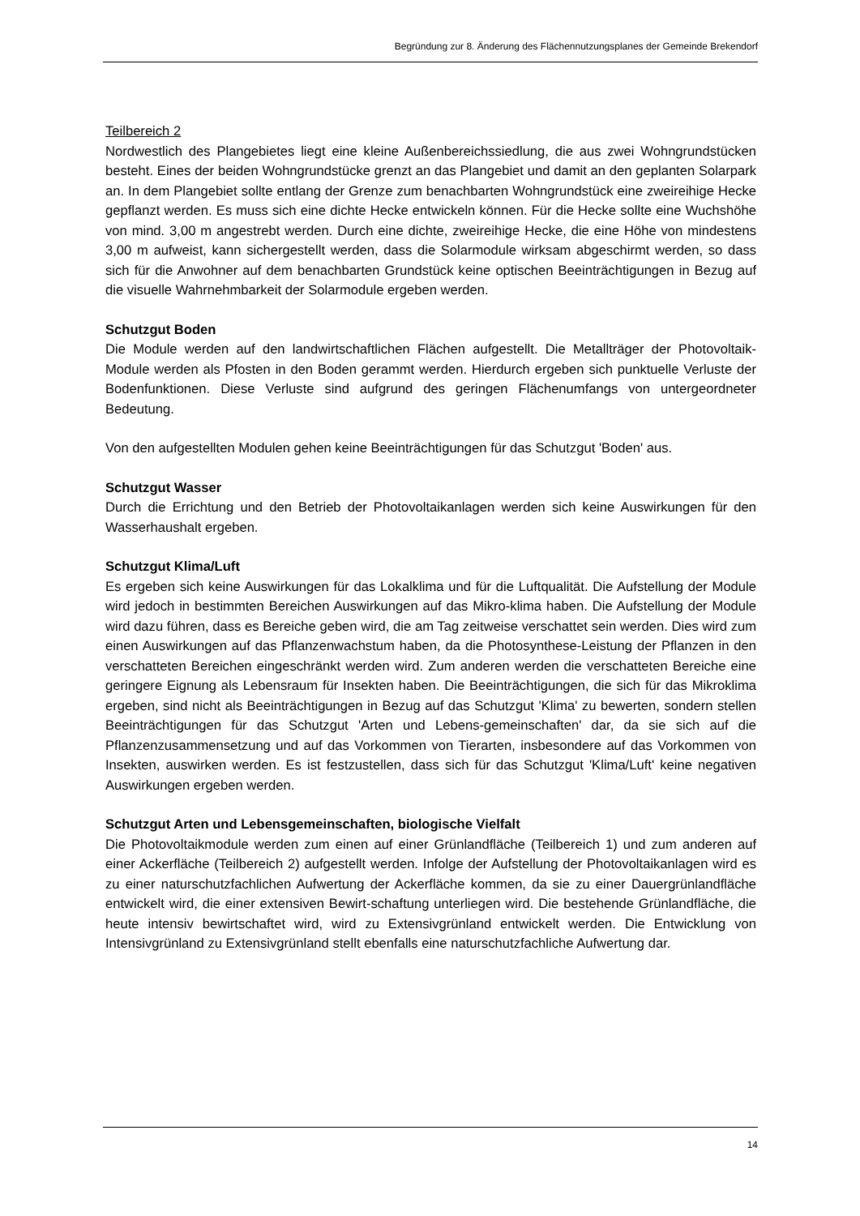Begründung zur 8. Änderung des Flächennutzungsplanes der Gemeinde Brekendorf
Teilbereich 2
Nordwestlich des Plangebietes liegt eine kleine Außenbereichssiedlung, die aus zwei Wohngrundstücken besteht. Eines der beiden Wohngrundstücke grenzt an das Plangebiet und damit an den geplanten Solarpark an. In dem Plangebiet sollte entlang der Grenze zum benachbarten Wohngrundstück eine zweireihige Hecke gepflanzt werden. Es muss sich eine dichte Hecke entwickeln können. Für die Hecke sollte eine Wuchshöhe von mind. 3,00 m angestrebt werden. Durch eine dichte, zweireihige Hecke, die eine Höhe von mindestens 3,00 m aufweist, kann sichergestellt werden, dass die Solarmodule wirksam abgeschirmt werden, so dass sich für die Anwohner auf dem benachbarten Grundstück keine optischen Beeinträchtigungen in Bezug auf die visuelle Wahrnehmbarkeit der Solarmodule ergeben werden.
Schutzgut Boden
Die Module werden auf den landwirtschaftlichen Flächen aufgestellt. Die Metallträger der Photovoltaik-Module werden als Pfosten in den Boden gerammt werden. Hierdurch ergeben sich punktuelle Verluste der Bodenfunktionen. Diese Verluste sind aufgrund des geringen Flächenumfangs von untergeordneter Bedeutung.
Von den aufgestellten Modulen gehen keine Beeinträchtigungen für das Schutzgut 'Boden' aus.
Schutzgut Wasser
Durch die Errichtung und den Betrieb der Photovoltaikanlagen werden sich keine Auswirkungen für den Wasserhaushalt ergeben.
Schutzgut Klima/Luft
Es ergeben sich keine Auswirkungen für das Lokalklima und für die Luftqualität. Die Aufstellung der Module wird jedoch in bestimmten Bereichen Auswirkungen auf das Mikro-klima haben. Die Aufstellung der Module wird dazu führen, dass es Bereiche geben wird, die am Tag zeitweise verschattet sein werden. Dies wird zum einen Auswirkungen auf das Pflanzenwachstum haben, da die Photosynthese-Leistung der Pflanzen in den verschatteten Bereichen eingeschränkt werden wird. Zum anderen werden die verschatteten Bereiche eine geringere Eignung als Lebensraum für Insekten haben. Die Beeinträchtigungen, die sich für das Mikroklima ergeben, sind nicht als Beeinträchtigungen in Bezug auf das Schutzgut 'Klima' zu bewerten, sondern stellen Beeinträchtigungen für das Schutzgut 'Arten und Lebens-gemeinschaften' dar, da sie sich auf die Pflanzenzusammensetzung und auf das Vorkommen von Tierarten, insbesondere auf das Vorkommen von Insekten, auswirken werden. Es ist festzustellen, dass sich für das Schutzgut 'Klima/Luft' keine negativen Auswirkungen ergeben werden.
Schutzgut Arten und Lebensgemeinschaften, biologische Vielfalt
Die Photovoltaikmodule werden zum einen auf einer Grünlandfläche (Teilbereich 1) und zum anderen auf einer Ackerfläche (Teilbereich 2) aufgestellt werden. Infolge der Aufstellung der Photovoltaikanlagen wird es zu einer naturschutzfachlichen Aufwertung der Ackerfläche kommen, da sie zu einer Dauergrünlandfläche entwickelt wird, die einer extensiven Bewirt-schaftung unterliegen wird. Die bestehende Grünlandfläche, die heute intensiv bewirtschaftet wird, wird zu Extensivgrünland entwickelt werden. Die Entwicklung von Intensivgrünland zu Extensivgrünland stellt ebenfalls eine naturschutzfachliche Aufwertung dar.
14